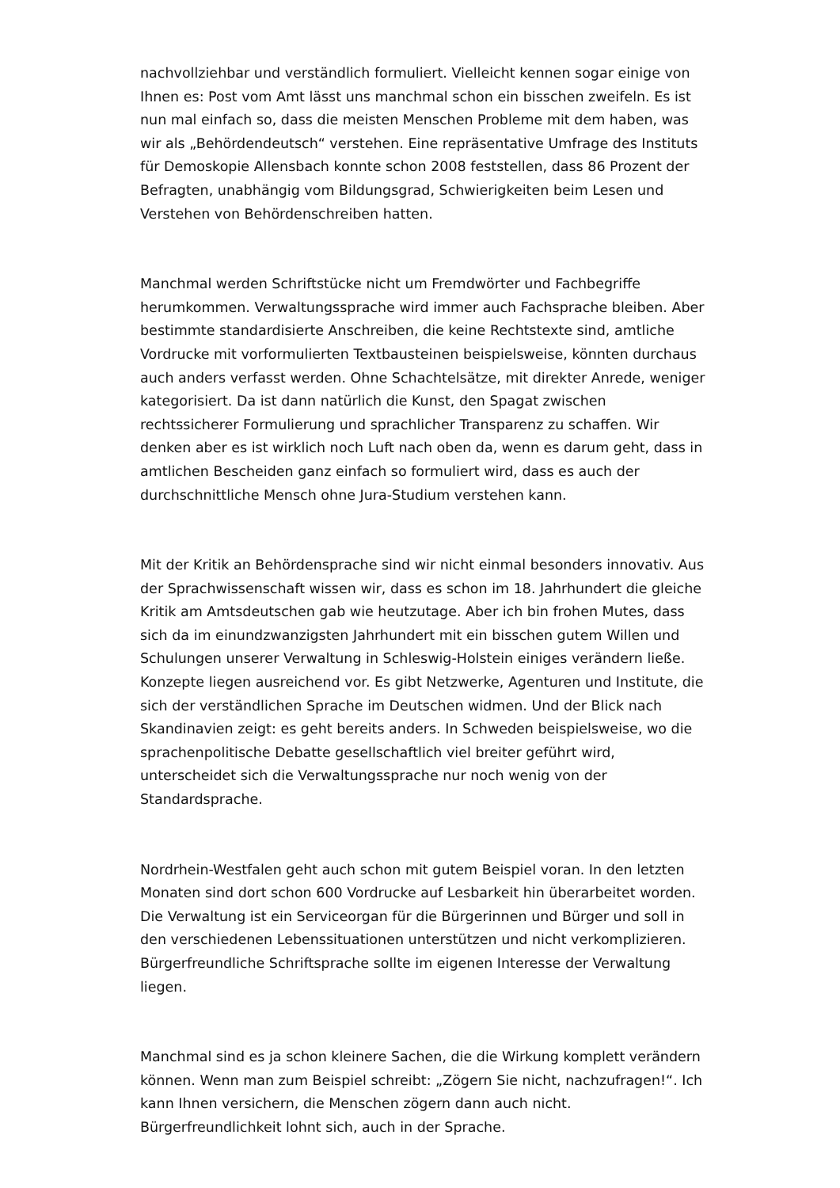nachvollziehbar und verständlich formuliert. Vielleicht kennen sogar einige von Ihnen es: Post vom Amt lässt uns manchmal schon ein bisschen zweifeln. Es ist nun mal einfach so, dass die meisten Menschen Probleme mit dem haben, was wir als „Behördendeutsch“ verstehen. Eine repräsentative Umfrage des Instituts für Demoskopie Allensbach konnte schon 2008 feststellen, dass 86 Prozent der Befragten, unabhängig vom Bildungsgrad, Schwierigkeiten beim Lesen und Verstehen von Behördenschreiben hatten.
Manchmal werden Schriftstücke nicht um Fremdwörter und Fachbegriffe herumkommen. Verwaltungssprache wird immer auch Fachsprache bleiben. Aber bestimmte standardisierte Anschreiben, die keine Rechtstexte sind, amtliche Vordrucke mit vorformulierten Textbausteinen beispielsweise, könnten durchaus auch anders verfasst werden. Ohne Schachtelsätze, mit direkter Anrede, weniger kategorisiert. Da ist dann natürlich die Kunst, den Spagat zwischen rechtssicherer Formulierung und sprachlicher Transparenz zu schaffen. Wir denken aber es ist wirklich noch Luft nach oben da, wenn es darum geht, dass in amtlichen Bescheiden ganz einfach so formuliert wird, dass es auch der durchschnittliche Mensch ohne Jura-Studium verstehen kann.
Mit der Kritik an Behördensprache sind wir nicht einmal besonders innovativ. Aus der Sprachwissenschaft wissen wir, dass es schon im 18. Jahrhundert die gleiche Kritik am Amtsdeutschen gab wie heutzutage. Aber ich bin frohen Mutes, dass sich da im einundzwanzigsten Jahrhundert mit ein bisschen gutem Willen und Schulungen unserer Verwaltung in Schleswig-Holstein einiges verändern ließe. Konzepte liegen ausreichend vor. Es gibt Netzwerke, Agenturen und Institute, die sich der verständlichen Sprache im Deutschen widmen. Und der Blick nach Skandinavien zeigt: es geht bereits anders. In Schweden beispielsweise, wo die sprachenpolitische Debatte gesellschaftlich viel breiter geführt wird, unterscheidet sich die Verwaltungssprache nur noch wenig von der Standardsprache.
Nordrhein-Westfalen geht auch schon mit gutem Beispiel voran. In den letzten Monaten sind dort schon 600 Vordrucke auf Lesbarkeit hin überarbeitet worden. Die Verwaltung ist ein Serviceorgan für die Bürgerinnen und Bürger und soll in den verschiedenen Lebenssituationen unterstützen und nicht verkomplizieren. Bürgerfreundliche Schriftsprache sollte im eigenen Interesse der Verwaltung liegen.
Manchmal sind es ja schon kleinere Sachen, die die Wirkung komplett verändern können. Wenn man zum Beispiel schreibt: „Zögern Sie nicht, nachzufragen!“. Ich kann Ihnen versichern, die Menschen zögern dann auch nicht. Bürgerfreundlichkeit lohnt sich, auch in der Sprache.